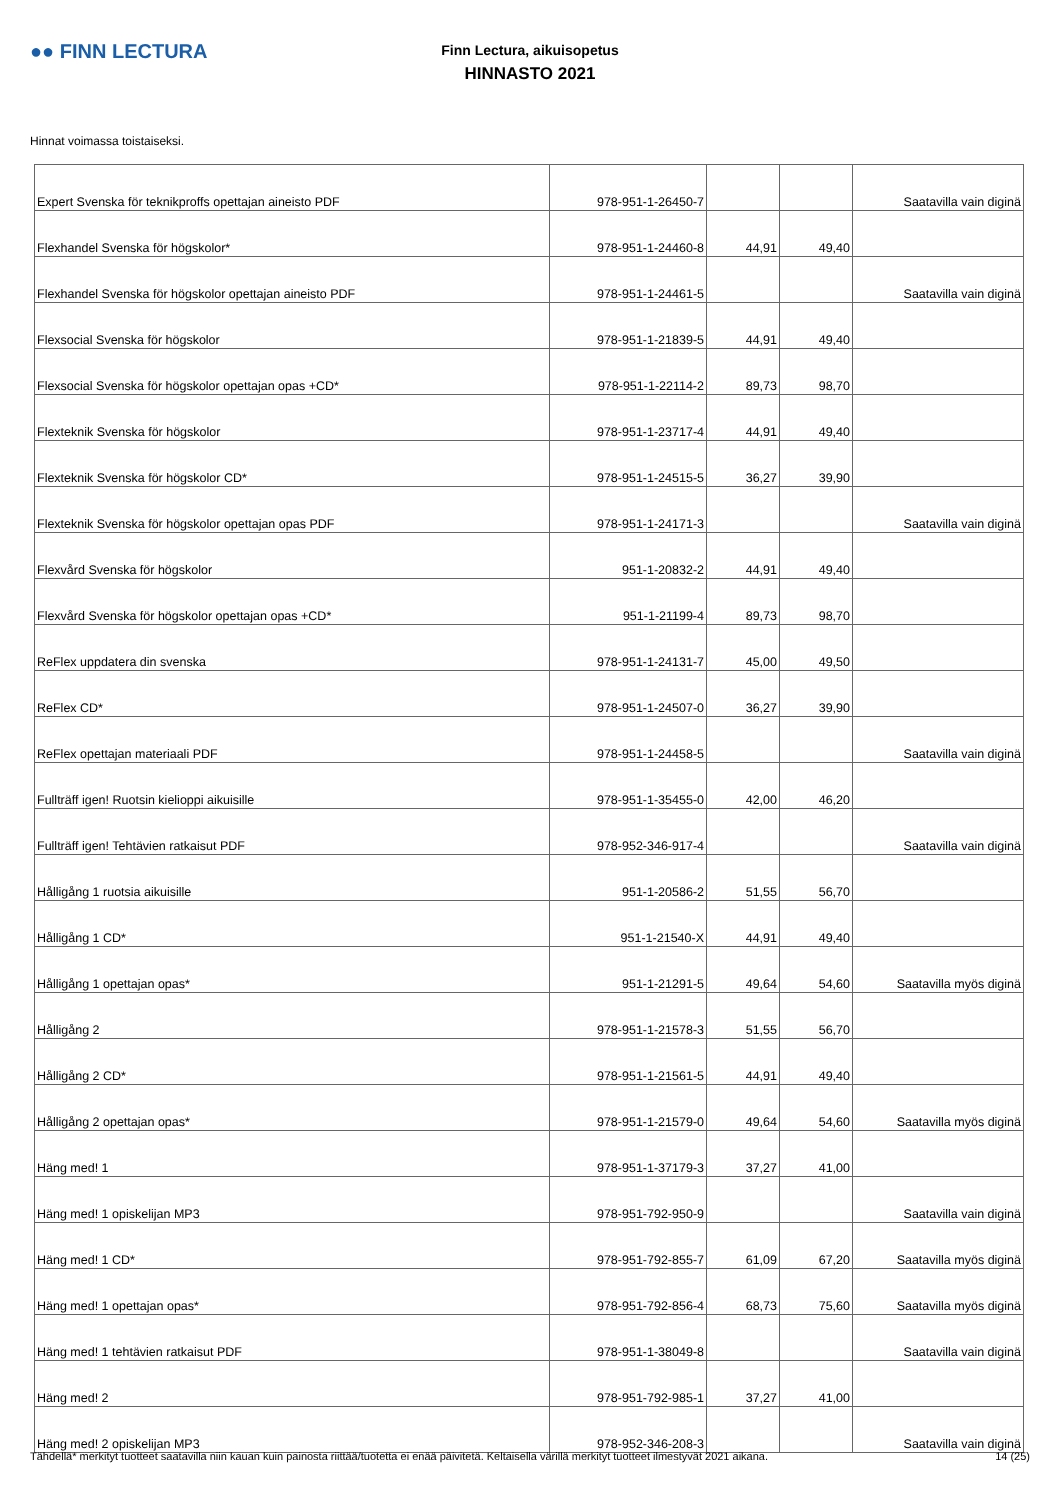●● FINN LECTURA
Finn Lectura, aikuisopetus
HINNASTO 2021
Hinnat voimassa toistaiseksi.
| Expert Svenska för teknikproffs opettajan aineisto PDF | 978-951-1-26450-7 | | | Saatavilla vain diginä |
| Flexhandel Svenska för högskolor* | 978-951-1-24460-8 | 44,91 | 49,40 | |
| Flexhandel Svenska för högskolor opettajan aineisto PDF | 978-951-1-24461-5 | | | Saatavilla vain diginä |
| Flexsocial Svenska för högskolor | 978-951-1-21839-5 | 44,91 | 49,40 | |
| Flexsocial Svenska för högskolor opettajan opas +CD* | 978-951-1-22114-2 | 89,73 | 98,70 | |
| Flexteknik Svenska för högskolor | 978-951-1-23717-4 | 44,91 | 49,40 | |
| Flexteknik Svenska för högskolor CD* | 978-951-1-24515-5 | 36,27 | 39,90 | |
| Flexteknik Svenska för högskolor opettajan opas PDF | 978-951-1-24171-3 | | | Saatavilla vain diginä |
| Flexvård Svenska för högskolor | 951-1-20832-2 | 44,91 | 49,40 | |
| Flexvård Svenska för högskolor opettajan opas +CD* | 951-1-21199-4 | 89,73 | 98,70 | |
| ReFlex uppdatera din svenska | 978-951-1-24131-7 | 45,00 | 49,50 | |
| ReFlex CD* | 978-951-1-24507-0 | 36,27 | 39,90 | |
| ReFlex opettajan materiaali PDF | 978-951-1-24458-5 | | | Saatavilla vain diginä |
| Fullträff igen! Ruotsin kielioppi aikuisille | 978-951-1-35455-0 | 42,00 | 46,20 | |
| Fullträff igen! Tehtävien ratkaisut PDF | 978-952-346-917-4 | | | Saatavilla vain diginä |
| Hålligång 1 ruotsia aikuisille | 951-1-20586-2 | 51,55 | 56,70 | |
| Hålligång 1 CD* | 951-1-21540-X | 44,91 | 49,40 | |
| Hålligång 1 opettajan opas* | 951-1-21291-5 | 49,64 | 54,60 | Saatavilla myös diginä |
| Hålligång 2 | 978-951-1-21578-3 | 51,55 | 56,70 | |
| Hålligång 2 CD* | 978-951-1-21561-5 | 44,91 | 49,40 | |
| Hålligång 2 opettajan opas* | 978-951-1-21579-0 | 49,64 | 54,60 | Saatavilla myös diginä |
| Häng med! 1 | 978-951-1-37179-3 | 37,27 | 41,00 | |
| Häng med! 1 opiskelijan MP3 | 978-951-792-950-9 | | | Saatavilla vain diginä |
| Häng med! 1 CD* | 978-951-792-855-7 | 61,09 | 67,20 | Saatavilla myös diginä |
| Häng med! 1 opettajan opas* | 978-951-792-856-4 | 68,73 | 75,60 | Saatavilla myös diginä |
| Häng med! 1 tehtävien ratkaisut PDF | 978-951-1-38049-8 | | | Saatavilla vain diginä |
| Häng med! 2 | 978-951-792-985-1 | 37,27 | 41,00 | |
| Häng med! 2 opiskelijan MP3 | 978-952-346-208-3 | | | Saatavilla vain diginä |
Tähdellä* merkityt tuotteet saatavilla niin kauan kuin painosta riittää/tuotetta ei enää päivitetä. Keltaisella värillä merkityt tuotteet ilmestyvät 2021 aikana. 14 (25)